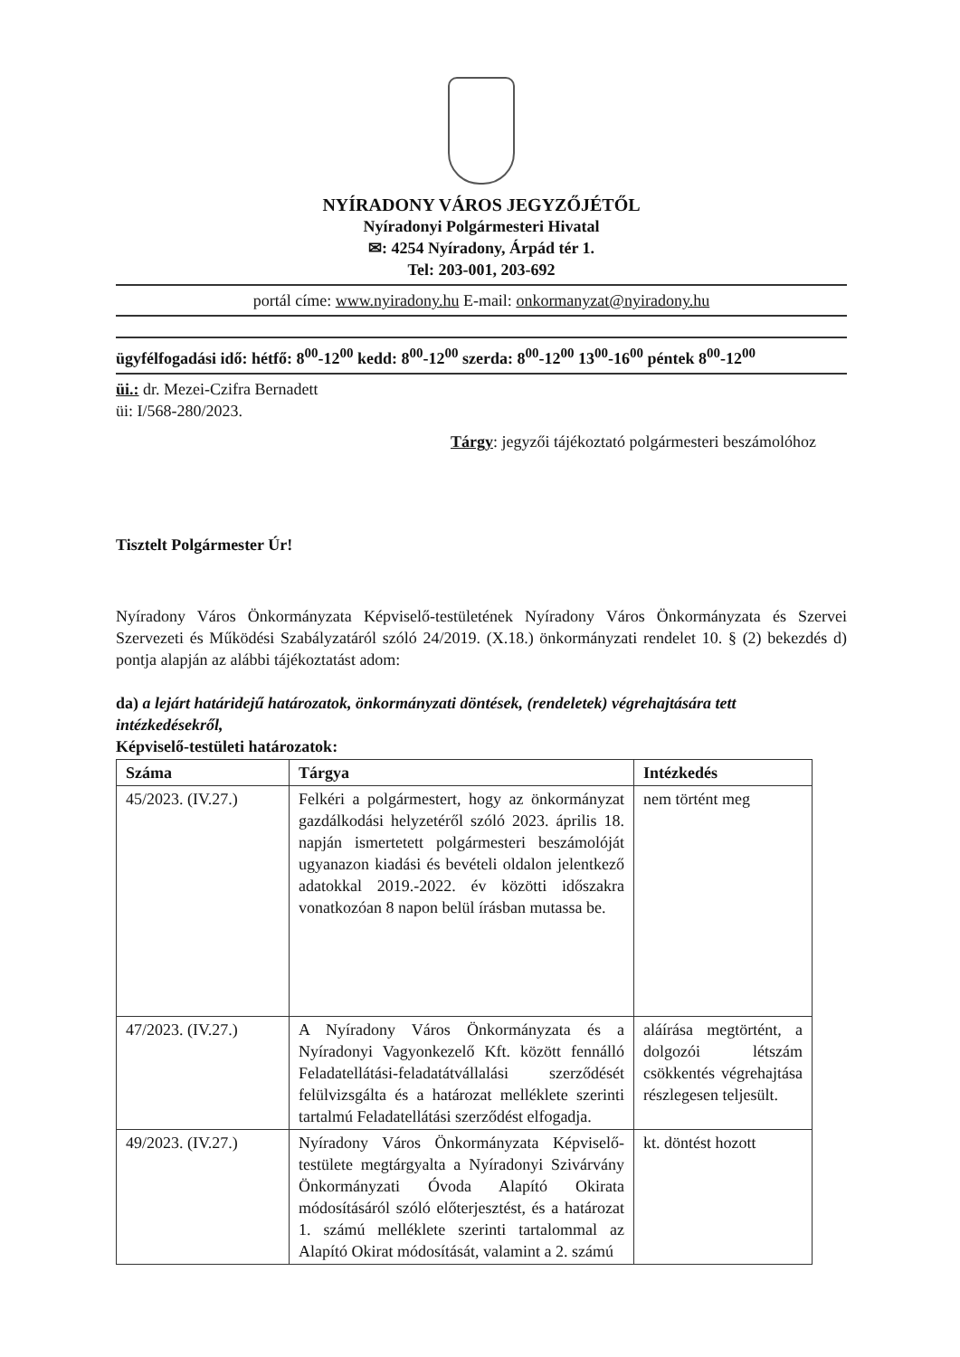NYÍRADONY VÁROS JEGYZŐJÉTŐL
Nyíradonyi Polgármesteri Hivatal
✉: 4254 Nyíradony, Árpád tér 1.
Tel: 203-001, 203-692
portál címe: www.nyiradony.hu E-mail: onkormanyzat@nyiradony.hu
ügyfélfogadási idő: hétfő: 8<sup>00</sup>-12<sup>00</sup> kedd: 8<sup>00</sup>-12<sup>00</sup> szerda: 8<sup>00</sup>-12<sup>00</sup> 13<sup>00</sup>-16<sup>00</sup> péntek 8<sup>00</sup>-12<sup>00</sup>
üi.: dr. Mezei-Czifra Bernadett
üi: I/568-280/2023.
Tárgy: jegyzői tájékoztató polgármesteri beszámolóhoz
Tisztelt Polgármester Úr!
Nyíradony Város Önkormányzata Képviselő-testületének Nyíradony Város Önkormányzata és Szervei Szervezeti és Működési Szabályzatáról szóló 24/2019. (X.18.) önkormányzati rendelet 10. § (2) bekezdés d) pontja alapján az alábbi tájékoztatást adom:
da) a lejárt határidejű határozatok, önkormányzati döntések, (rendeletek) végrehajtására tett intézkedésekről,
Képviselő-testületi határozatok:
| Száma | Tárgya | Intézkedés |
| --- | --- | --- |
| 45/2023. (IV.27.) | Felkéri a polgármestert, hogy az önkormányzat gazdálkodási helyzetéről szóló 2023. április 18. napján ismertetett polgármesteri beszámolóját ugyanazon kiadási és bevételi oldalon jelentkező adatokkal 2019.-2022. év közötti időszakra vonatkozóan 8 napon belül írásban mutassa be. | nem történt meg |
| 47/2023. (IV.27.) | A Nyíradony Város Önkormányzata és a Nyíradonyi Vagyonkezelő Kft. között fennálló Feladatellátási-feladatátvállalási szerződését felülvizsgálta és a határozat melléklete szerinti tartalmú Feladatellátási szerződést elfogadja. | aláírása megtörtént, a dolgozói létszám csökkentés végrehajtása részlegesen teljesült. |
| 49/2023. (IV.27.) | Nyíradony Város Önkormányzata Képviselő-testülete megtárgyalta a Nyíradonyi Szivárvány Önkormányzati Óvoda Alapító Okirata módosításáról szóló előterjesztést, és a határozat 1. számú melléklete szerinti tartalommal az Alapító Okirat módosítását, valamint a 2. számú | kt. döntést hozott |